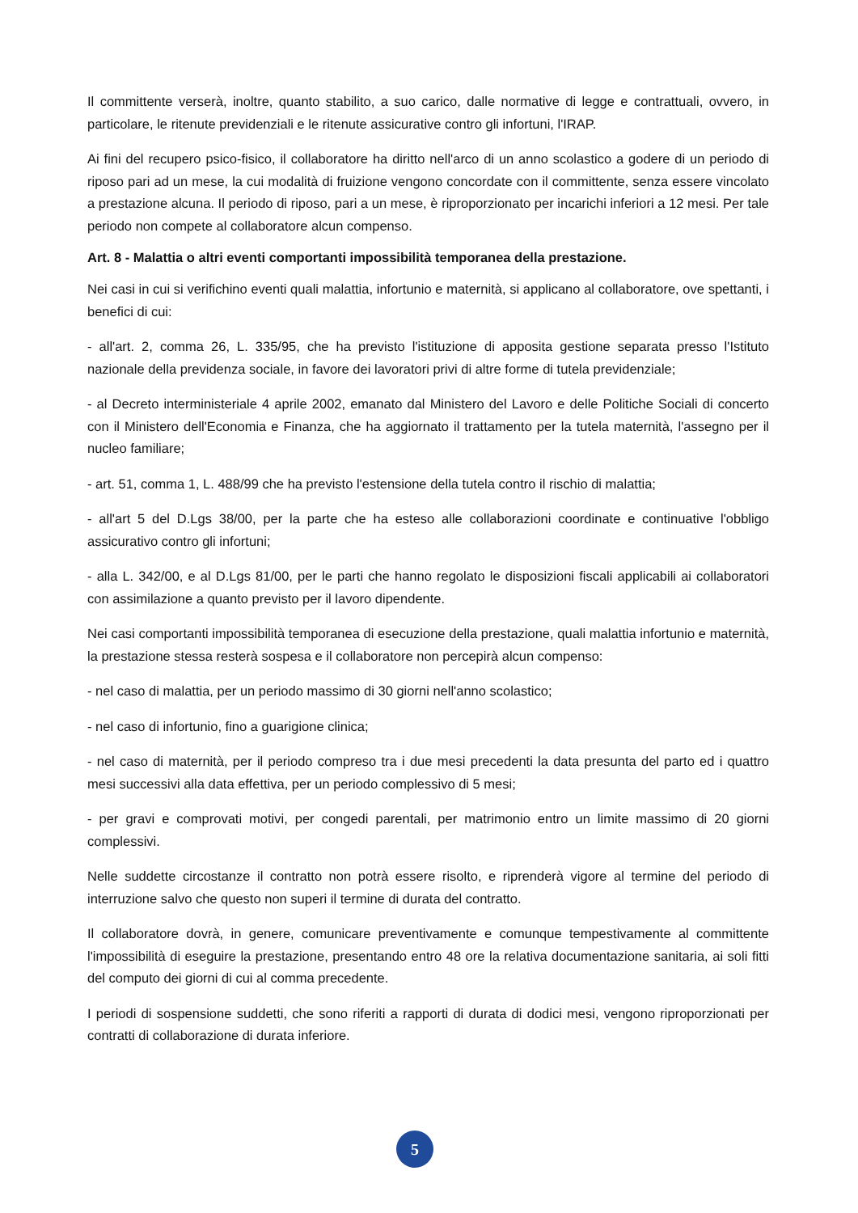Il committente verserà, inoltre, quanto stabilito, a suo carico, dalle normative di legge e contrattuali, ovvero, in particolare, le ritenute previdenziali e le ritenute assicurative contro gli infortuni, l'IRAP.
Ai fini del recupero psico-fisico, il collaboratore ha diritto nell'arco di un anno scolastico a godere di un periodo di riposo pari ad un mese, la cui modalità di fruizione vengono concordate con il committente, senza essere vincolato a prestazione alcuna. Il periodo di riposo, pari a un mese, è riproporzionato per incarichi inferiori a 12 mesi. Per tale periodo non compete al collaboratore alcun compenso.
Art. 8 - Malattia o altri eventi comportanti impossibilità temporanea della prestazione.
Nei casi in cui si verifichino eventi quali malattia, infortunio e maternità, si applicano al collaboratore, ove spettanti, i benefici di cui:
- all'art. 2, comma 26, L. 335/95, che ha previsto l'istituzione di apposita gestione separata presso l'Istituto nazionale della previdenza sociale, in favore dei lavoratori privi di altre forme di tutela previdenziale;
- al Decreto interministeriale 4 aprile 2002, emanato dal Ministero del Lavoro e delle Politiche Sociali di concerto con il Ministero dell'Economia e Finanza, che ha aggiornato il trattamento per la tutela maternità, l'assegno per il nucleo familiare;
- art. 51, comma 1, L. 488/99 che ha previsto l'estensione della tutela contro il rischio di malattia;
- all'art 5 del D.Lgs 38/00, per la parte che ha esteso alle collaborazioni coordinate e continuative l'obbligo assicurativo contro gli infortuni;
- alla L. 342/00, e al D.Lgs 81/00, per le parti che hanno regolato le disposizioni fiscali applicabili ai collaboratori con assimilazione a quanto previsto per il lavoro dipendente.
Nei casi comportanti impossibilità temporanea di esecuzione della prestazione, quali malattia infortunio e maternità, la prestazione stessa resterà sospesa e il collaboratore non percepirà alcun compenso:
- nel caso di malattia, per un periodo massimo di 30 giorni nell'anno scolastico;
- nel caso di infortunio, fino a guarigione clinica;
- nel caso di maternità, per il periodo compreso tra i due mesi precedenti la data presunta del parto ed i quattro mesi successivi alla data effettiva, per un periodo complessivo di 5 mesi;
- per gravi e comprovati motivi, per congedi parentali, per matrimonio entro un limite massimo di 20 giorni complessivi.
Nelle suddette circostanze il contratto non potrà essere risolto, e riprenderà vigore al termine del periodo di interruzione salvo che questo non superi il termine di durata del contratto.
Il collaboratore dovrà, in genere, comunicare preventivamente e comunque tempestivamente al committente l'impossibilità di eseguire la prestazione, presentando entro 48 ore la relativa documentazione sanitaria, ai soli fitti del computo dei giorni di cui al comma precedente.
I periodi di sospensione suddetti, che sono riferiti a rapporti di durata di dodici mesi, vengono riproporzionati per contratti di collaborazione di durata inferiore.
5